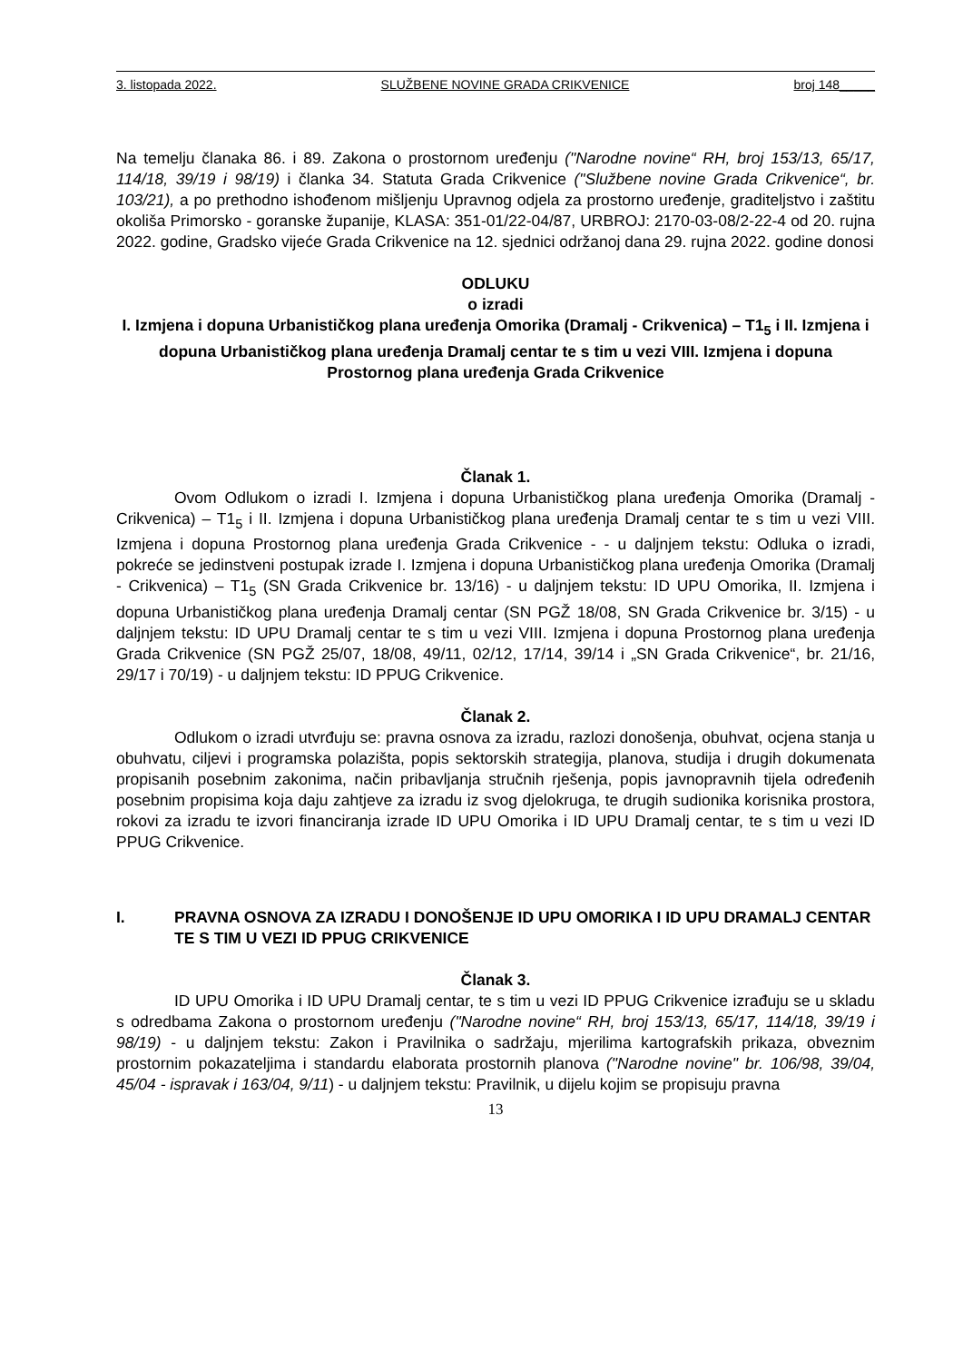3. listopada 2022. SLUŽBENE NOVINE GRADA CRIKVENICE broj 148_____
Na temelju članaka 86. i 89. Zakona o prostornom uređenju ("Narodne novine“ RH, broj 153/13, 65/17, 114/18, 39/19 i 98/19) i članka 34. Statuta Grada Crikvenice ("Službene novine Grada Crikvenice“, br. 103/21), a po prethodno ishođenom mišljenju Upravnog odjela za prostorno uređenje, graditeljstvo i zaštitu okoliša Primorsko - goranske županije, KLASA: 351-01/22-04/87, URBROJ: 2170-03-08/2-22-4 od 20. rujna 2022. godine, Gradsko vijeće Grada Crikvenice na 12. sjednici održanoj dana 29. rujna 2022. godine donosi
ODLUKU
o izradi
I. Izmjena i dopuna Urbanističkog plana uređenja Omorika (Dramalj - Crikvenica) – T1<sub>5</sub> i II. Izmjena i dopuna Urbanističkog plana uređenja Dramalj centar te s tim u vezi VIII. Izmjena i dopuna Prostornog plana uređenja Grada Crikvenice
Članak 1.
Ovom Odlukom o izradi I. Izmjena i dopuna Urbanističkog plana uređenja Omorika (Dramalj - Crikvenica) – T1<sub>5</sub> i II. Izmjena i dopuna Urbanističkog plana uređenja Dramalj centar te s tim u vezi VIII. Izmjena i dopuna Prostornog plana uređenja Grada Crikvenice - - u daljnjem tekstu: Odluka o izradi, pokreće se jedinstveni postupak izrade I. Izmjena i dopuna Urbanističkog plana uređenja Omorika (Dramalj - Crikvenica) – T1<sub>5</sub> (SN Grada Crikvenice br. 13/16) - u daljnjem tekstu: ID UPU Omorika, II. Izmjena i dopuna Urbanističkog plana uređenja Dramalj centar (SN PGŽ 18/08, SN Grada Crikvenice br. 3/15) - u daljnjem tekstu: ID UPU Dramalj centar te s tim u vezi VIII. Izmjena i dopuna Prostornog plana uređenja Grada Crikvenice (SN PGŽ 25/07, 18/08, 49/11, 02/12, 17/14, 39/14 i „SN Grada Crikvenice“, br. 21/16, 29/17 i 70/19) - u daljnjem tekstu: ID PPUG Crikvenice.
Članak 2.
Odlukom o izradi utvrđuju se: pravna osnova za izradu, razlozi donošenja, obuhvat, ocjena stanja u obuhvatu, ciljevi i programska polazišta, popis sektorskih strategija, planova, studija i drugih dokumenata propisanih posebnim zakonima, način pribavljanja stručnih rješenja, popis javnopravnih tijela određenih posebnim propisima koja daju zahtjeve za izradu iz svog djelokruga, te drugih sudionika korisnika prostora, rokovi za izradu te izvori financiranja izrade ID UPU Omorika i ID UPU Dramalj centar, te s tim u vezi ID PPUG Crikvenice.
I. PRAVNA OSNOVA ZA IZRADU I DONOŠENJE ID UPU OMORIKA I ID UPU DRAMALJ CENTAR TE S TIM U VEZI ID PPUG CRIKVENICE
Članak 3.
ID UPU Omorika i ID UPU Dramalj centar, te s tim u vezi ID PPUG Crikvenice izrađuju se u skladu s odredbama Zakona o prostornom uređenju ("Narodne novine“ RH, broj 153/13, 65/17, 114/18, 39/19 i 98/19) - u daljnjem tekstu: Zakon i Pravilnika o sadržaju, mjerilima kartografskih prikaza, obveznim prostornim pokazateljima i standardu elaborata prostornih planova ("Narodne novine" br. 106/98, 39/04, 45/04 - ispravak i 163/04, 9/11) - u daljnjem tekstu: Pravilnik, u dijelu kojim se propisuju pravna
13